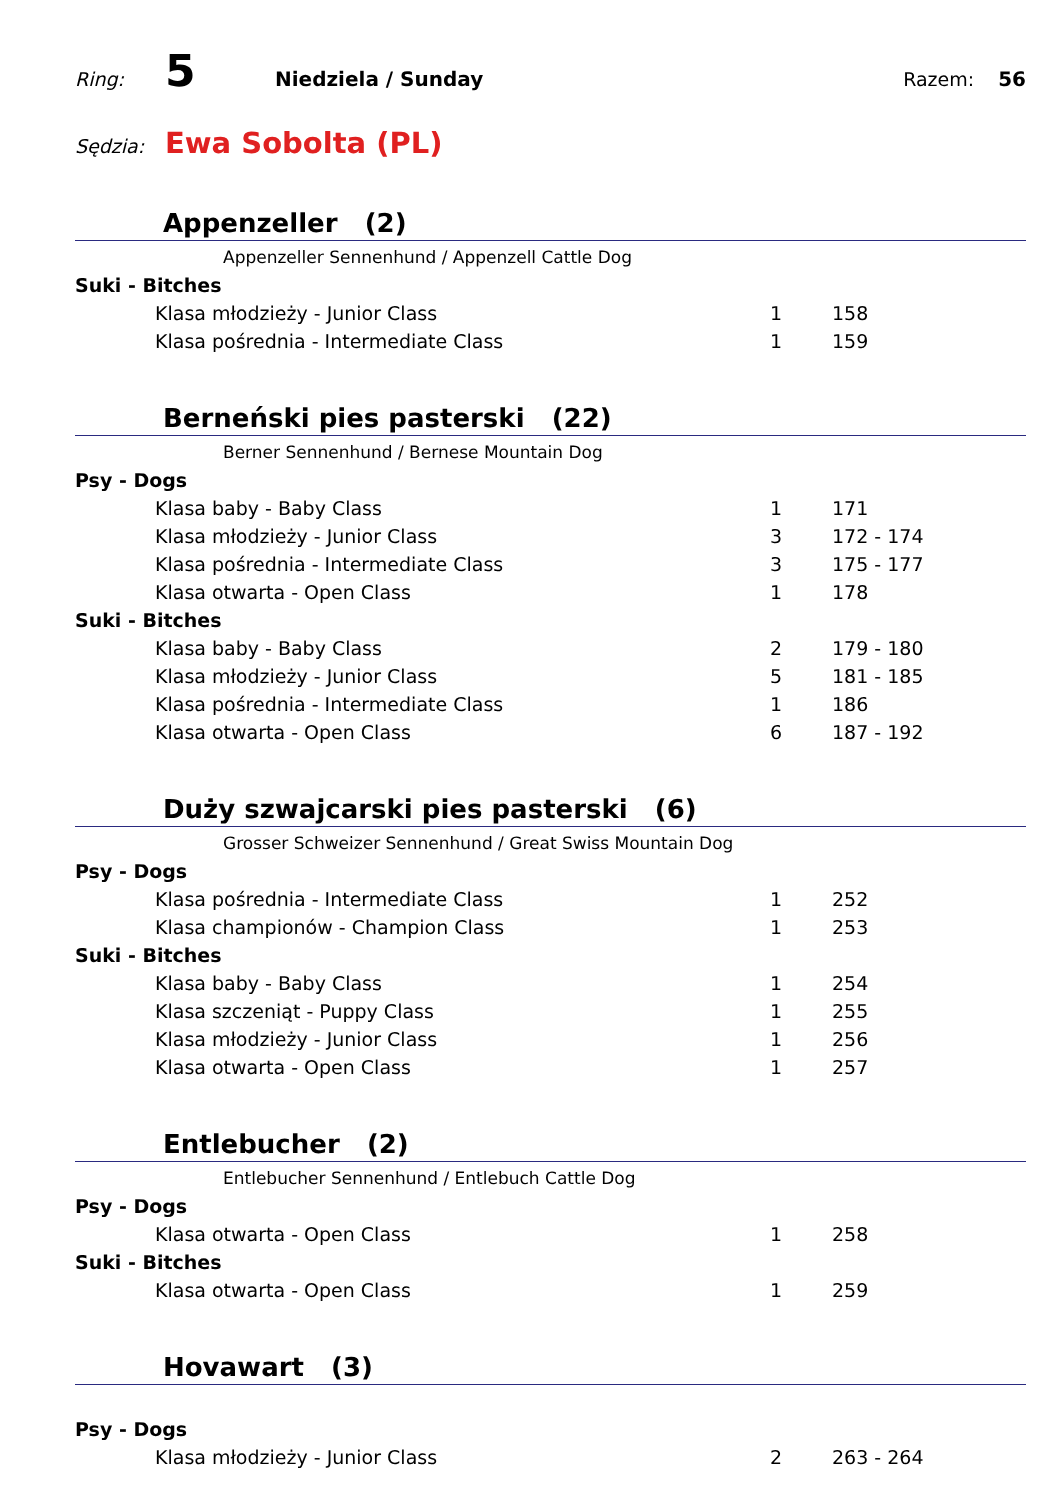Ring: 5 Niedziela / Sunday Razem: 56
Sędzia: Ewa Sobolta (PL)
Appenzeller (2)
Appenzeller Sennenhund / Appenzell Cattle Dog
| Suki - Bitches | | |
| Klasa młodzieży - Junior Class | 1 | 158 |
| Klasa pośrednia - Intermediate Class | 1 | 159 |
Berneński pies pasterski (22)
Berner Sennenhund / Bernese Mountain Dog
| Psy - Dogs | | |
| Klasa baby - Baby Class | 1 | 171 |
| Klasa młodzieży - Junior Class | 3 | 172 - 174 |
| Klasa pośrednia - Intermediate Class | 3 | 175 - 177 |
| Klasa otwarta - Open Class | 1 | 178 |
| Suki - Bitches | | |
| Klasa baby - Baby Class | 2 | 179 - 180 |
| Klasa młodzieży - Junior Class | 5 | 181 - 185 |
| Klasa pośrednia - Intermediate Class | 1 | 186 |
| Klasa otwarta - Open Class | 6 | 187 - 192 |
Duży szwajcarski pies pasterski (6)
Grosser Schweizer Sennenhund / Great Swiss Mountain Dog
| Psy - Dogs | | |
| Klasa pośrednia - Intermediate Class | 1 | 252 |
| Klasa championów - Champion Class | 1 | 253 |
| Suki - Bitches | | |
| Klasa baby - Baby Class | 1 | 254 |
| Klasa szczeniąt - Puppy Class | 1 | 255 |
| Klasa młodzieży - Junior Class | 1 | 256 |
| Klasa otwarta - Open Class | 1 | 257 |
Entlebucher (2)
Entlebucher Sennenhund / Entlebuch Cattle Dog
| Psy - Dogs | | |
| Klasa otwarta - Open Class | 1 | 258 |
| Suki - Bitches | | |
| Klasa otwarta - Open Class | 1 | 259 |
Hovawart (3)
| Psy - Dogs | | |
| Klasa młodzieży - Junior Class | 2 | 263 - 264 |